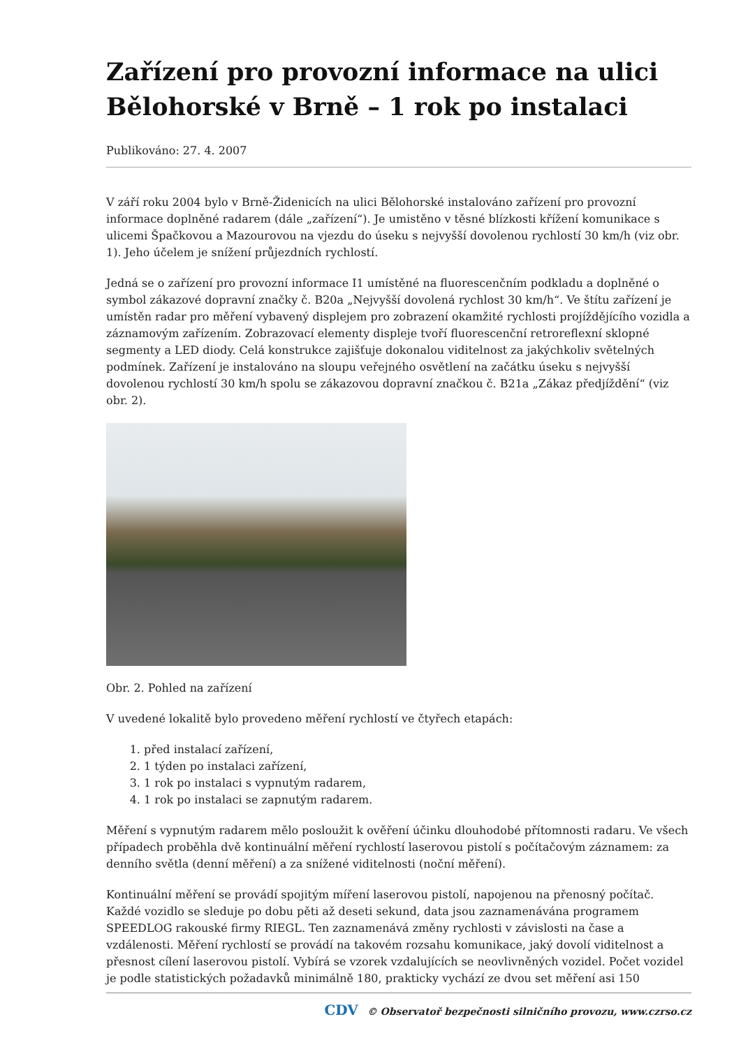Zařízení pro provozní informace na ulici Bělohorské v Brně – 1 rok po instalaci
Publikováno: 27. 4. 2007
V září roku 2004 bylo v Brně-Židenicích na ulici Bělohorské instalováno zařízení pro provozní informace doplněné radarem (dále „zařízení“). Je umistěno v těsné blízkosti křížení komunikace s ulicemi Špačkovou a Mazourovou na vjezdu do úseku s nejvyšší dovolenou rychlostí 30 km/h (viz obr. 1). Jeho účelem je snížení průjezdních rychlostí.
Jedná se o zařízení pro provozní informace I1 umístěné na fluorescenčním podkladu a doplněné o symbol zákazové dopravní značky č. B20a „Nejvyšší dovolená rychlost 30 km/h“. Ve štítu zařízení je umístěn radar pro měření vybavený displejem pro zobrazení okamžité rychlosti projíždějícího vozidla a záznamovým zařízením. Zobrazovací elementy displeje tvoří fluorescenční retroreflexní sklopné segmenty a LED diody. Celá konstrukce zajišťuje dokonalou viditelnost za jakýchkoliv světelných podmínek. Zařízení je instalováno na sloupu veřejného osvětlení na začátku úseku s nejvyšší dovolenou rychlostí 30 km/h spolu se zákazovou dopravní značkou č. B21a „Zákaz předjíždění“ (viz obr. 2).
Obr. 2. Pohled na zařízení
V uvedené lokalitě bylo provedeno měření rychlostí ve čtyřech etapách:
1. před instalací zařízení,
2. 1 týden po instalaci zařízení,
3. 1 rok po instalaci s vypnutým radarem,
4. 1 rok po instalaci se zapnutým radarem.
Měření s vypnutým radarem mělo posloužit k ověření účinku dlouhodobé přítomnosti radaru. Ve všech případech proběhla dvě kontinuální měření rychlostí laserovou pistolí s počítačovým záznamem: za denního světla (denní měření) a za snížené viditelnosti (noční měření).
Kontinuální měření se provádí spojitým míření laserovou pistolí, napojenou na přenosný počítač. Každé vozidlo se sleduje po dobu pěti až deseti sekund, data jsou zaznamenávána programem SPEEDLOG rakouské firmy RIEGL. Ten zaznamenává změny rychlosti v závislosti na čase a vzdálenosti. Měření rychlostí se provádí na takovém rozsahu komunikace, jaký dovolí viditelnost a přesnost cílení laserovou pistolí. Vybírá se vzorek vzdalujících se neovlivněných vozidel. Počet vozidel je podle statistických požadavků minimálně 180, prakticky vychází ze dvou set měření asi 150
CDV © Observatoř bezpečnosti silničního provozu, www.czrso.cz